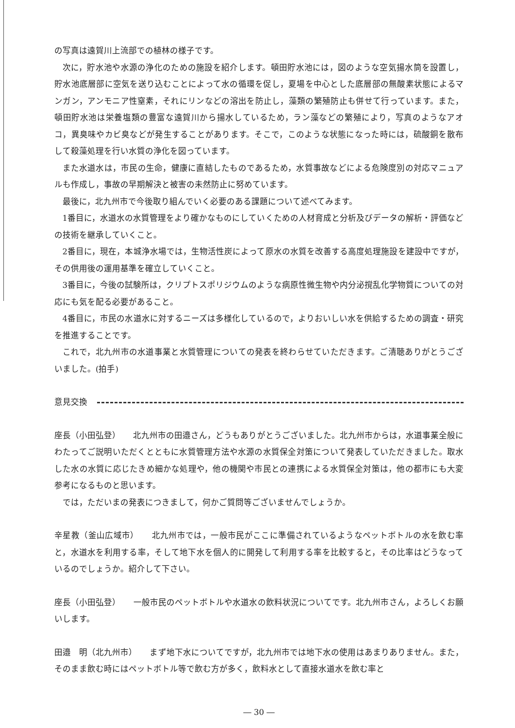の写真は遠賀川上流部での植林の様子です。
次に，貯水池や水源の浄化のための施設を紹介します。頓田貯水池には，図のような空気揚水筒を設置し，貯水池底層部に空気を送り込むことによって水の循環を促し，夏場を中心とした底層部の無酸素状態によるマンガン，アンモニア性窒素，それにリンなどの溶出を防止し，藻類の繁殖防止も併せて行っています。また，頓田貯水池は栄養塩類の豊富な遠賀川から揚水しているため，ラン藻などの繁殖により，写真のようなアオコ，異臭味やカビ臭などが発生することがあります。そこで，このような状態になった時には，硫酸銅を散布して殺藻処理を行い水質の浄化を図っています。
また水道水は，市民の生命，健康に直結したものであるため，水質事故などによる危険度別の対応マニュアルも作成し，事故の早期解決と被害の未然防止に努めています。
最後に，北九州市で今後取り組んでいく必要のある課題について述べてみます。
1番目に，水道水の水質管理をより確かなものにしていくための人材育成と分析及びデータの解析・評価などの技術を継承していくこと。
2番目に，現在，本城浄水場では，生物活性炭によって原水の水質を改善する高度処理施設を建設中ですが，その供用後の運用基準を確立していくこと。
3番目に，今後の試験所は，クリプトスポリジウムのような病原性微生物や内分泌撹乱化学物質についての対応にも気を配る必要があること。
4番目に，市民の水道水に対するニーズは多様化しているので，よりおいしい水を供給するための調査・研究を推進することです。
これで，北九州市の水道事業と水質管理についての発表を終わらせていただきます。ご清聴ありがとうございました。(拍手)
意見交換
座長（小田弘登）　　北九州市の田邉さん，どうもありがとうございました。北九州市からは，水道事業全般にわたってご説明いただくとともに水質管理方法や水源の水質保全対策について発表していただきました。取水した水の水質に応じたきめ細かな処理や，他の機関や市民との連携による水質保全対策は，他の都市にも大変参考になるものと思います。
では，ただいまの発表につきまして，何かご質問等ございませんでしょうか。
辛星教（釜山広域市）　　北九州市では，一般市民がここに準備されているようなペットボトルの水を飲む率と，水道水を利用する率，そして地下水を個人的に開発して利用する率を比較すると，その比率はどうなっているのでしょうか。紹介して下さい。
座長（小田弘登）　　一般市民のペットボトルや水道水の飲料状況についてです。北九州市さん，よろしくお願いします。
田邉　明（北九州市）　　まず地下水についてですが，北九州市では地下水の使用はあまりありません。また，そのまま飲む時にはペットボトル等で飲む方が多く，飲料水として直接水道水を飲む率と
― 30 ―